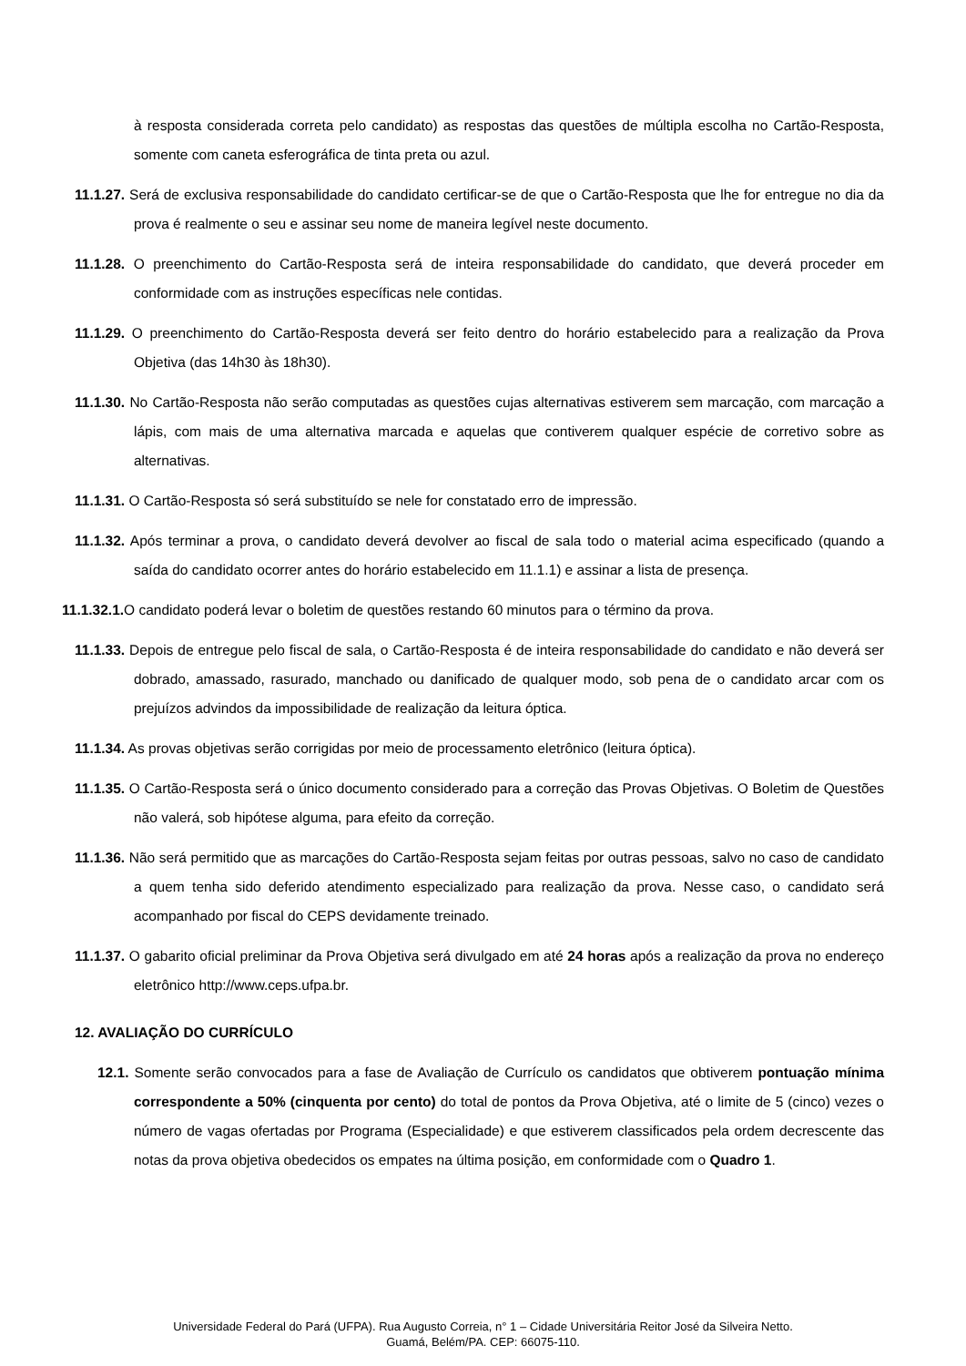à resposta considerada correta pelo candidato) as respostas das questões de múltipla escolha no Cartão-Resposta, somente com caneta esferográfica de tinta preta ou azul.
11.1.27. Será de exclusiva responsabilidade do candidato certificar-se de que o Cartão-Resposta que lhe for entregue no dia da prova é realmente o seu e assinar seu nome de maneira legível neste documento.
11.1.28. O preenchimento do Cartão-Resposta será de inteira responsabilidade do candidato, que deverá proceder em conformidade com as instruções específicas nele contidas.
11.1.29. O preenchimento do Cartão-Resposta deverá ser feito dentro do horário estabelecido para a realização da Prova Objetiva (das 14h30 às 18h30).
11.1.30. No Cartão-Resposta não serão computadas as questões cujas alternativas estiverem sem marcação, com marcação a lápis, com mais de uma alternativa marcada e aquelas que contiverem qualquer espécie de corretivo sobre as alternativas.
11.1.31. O Cartão-Resposta só será substituído se nele for constatado erro de impressão.
11.1.32. Após terminar a prova, o candidato deverá devolver ao fiscal de sala todo o material acima especificado (quando a saída do candidato ocorrer antes do horário estabelecido em 11.1.1) e assinar a lista de presença.
11.1.32.1. O candidato poderá levar o boletim de questões restando 60 minutos para o término da prova.
11.1.33. Depois de entregue pelo fiscal de sala, o Cartão-Resposta é de inteira responsabilidade do candidato e não deverá ser dobrado, amassado, rasurado, manchado ou danificado de qualquer modo, sob pena de o candidato arcar com os prejuízos advindos da impossibilidade de realização da leitura óptica.
11.1.34. As provas objetivas serão corrigidas por meio de processamento eletrônico (leitura óptica).
11.1.35. O Cartão-Resposta será o único documento considerado para a correção das Provas Objetivas. O Boletim de Questões não valerá, sob hipótese alguma, para efeito da correção.
11.1.36. Não será permitido que as marcações do Cartão-Resposta sejam feitas por outras pessoas, salvo no caso de candidato a quem tenha sido deferido atendimento especializado para realização da prova. Nesse caso, o candidato será acompanhado por fiscal do CEPS devidamente treinado.
11.1.37. O gabarito oficial preliminar da Prova Objetiva será divulgado em até 24 horas após a realização da prova no endereço eletrônico http://www.ceps.ufpa.br.
12. AVALIAÇÃO DO CURRÍCULO
12.1. Somente serão convocados para a fase de Avaliação de Currículo os candidatos que obtiverem pontuação mínima correspondente a 50% (cinquenta por cento) do total de pontos da Prova Objetiva, até o limite de 5 (cinco) vezes o número de vagas ofertadas por Programa (Especialidade) e que estiverem classificados pela ordem decrescente das notas da prova objetiva obedecidos os empates na última posição, em conformidade com o Quadro 1.
Universidade Federal do Pará (UFPA). Rua Augusto Correia, n° 1 – Cidade Universitária Reitor José da Silveira Netto.
Guamá, Belém/PA. CEP: 66075-110.